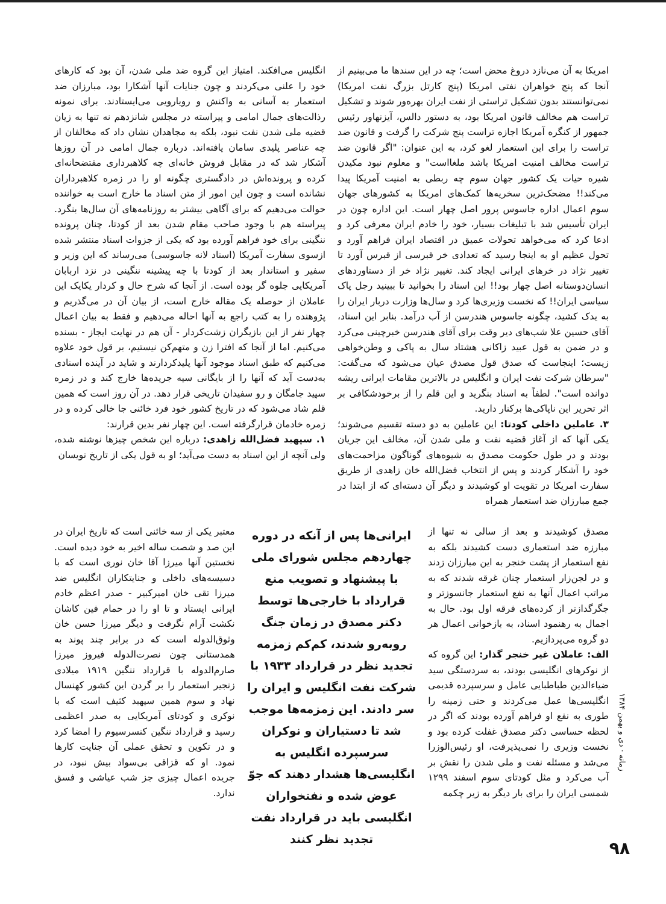امریکا به آن می‌نازد دروغ محض است؛ چه در این سندها ما می‌بینیم از آنجا که پنج خواهران نفتی امریکا (پنج کارتل بزرگ نفت امریکا) نمی‌توانستند بدون تشکیل تراستی از نفت ایران بهره‌ور شوند و تشکیل تراست هم مخالف قانون امریکا بود، به دستور دالس، آیزنهاور رئیس جمهور از کنگره آمریکا اجازه تراست پنج شرکت را گرفت و قانون ضد تراست را برای این استعمار لغو کرد، به این عنوان: "اگر قانون ضد تراست مخالف امنیت امریکا باشد ملغااست" و معلوم نبود مکیدن شیره حیات یک کشور جهان سوم چه ربطی به امنیت آمریکا پیدا می‌کند!! مضحک‌ترین سخریه‌ها کمک‌های امریکا به کشورهای جهان سوم اعمال اداره جاسوس پرور اصل چهار است. این اداره چون در ایران تأسیس شد با تبلیغات بسیار، خود را خادم ایران معرفی کرد و ادعا کرد که می‌خواهد تحولات عمیق در اقتصاد ایران فراهم آورد و تحول عظیم او به اینجا رسید که تعدادی خر قبرسی از قبرس آورد تا تغییر نژاد در خرهای ایرانی ایجاد کند. تغییر نژاد خر از دستاوردهای انسان‌دوستانه اصل چهار بود!! این اسناد را بخوانید تا ببینید رجل پاک سیاسی ایران!! که نخست وزیری‌ها کرد و سال‌ها وزارت دربار ایران را به یدک کشید، چگونه جاسوس هندرسن از آب درآمد. بنابر این اسناد، آقای حسین علا شب‌های دیر وقت برای آقای هندرسن خبرچینی می‌کرد و در ضمن به قول عبید زاکانی هشتاد سال به پاکی و وطن‌خواهی زیست؛ اینجاست که صدق قول مصدق عیان می‌شود که می‌گفت: "سرطان شرکت نفت ایران و انگلیس در بالاترین مقامات ایرانی ریشه دوانده است". لطفاً به اسناد بنگرید و این قلم را از برخودشکافی بر اثر تحریر این ناپاکی‌ها برکنار دارید.
۳. عاملین داخلی کودتا: این عاملین به دو دسته تقسیم می‌شوند؛ یکی آنها که از آغاز قضیه نفت و ملی شدن آن، مخالف این جریان بودند و در طول حکومت مصدق به شیوه‌های گوناگون مزاحمت‌های خود را آشکار کردند و پس از انتخاب فضل‌الله خان زاهدی از طریق سفارت امریکا در تقویت او کوشیدند و دیگر آن دسته‌ای که از ابتدا در جمع مبارزان ضد استعمار همراه
انگلیس می‌افکند. امتیاز این گروه ضد ملی شدن، آن بود که کارهای خود را علنی می‌کردند و چون جنایات آنها آشکارا بود، مبارزان ضد استعمار به آسانی به واکنش و رویارویی می‌ایستادند. برای نمونه رذالت‌های جمال امامی و پیراسته در مجلس شانزدهم نه تنها به زیان قضیه ملی شدن نفت نبود، بلکه به مجاهدان نشان داد که مخالفان از چه عناصر پلیدی سامان یافته‌اند. درباره جمال امامی در آن روزها آشکار شد که در مقابل فروش خانه‌ای چه کلاهبرداری مفتضحانه‌ای کرده و پرونده‌اش در دادگستری چگونه او را در زمره کلاهبرداران نشانده است و چون این امور از متن اسناد ما خارج است به خواننده حوالت می‌دهیم که برای آگاهی بیشتر به روزنامه‌های آن سال‌ها بنگرد. پیراسته هم با وجود صاحب مقام شدن بعد از کودتا، چنان پرونده ننگینی برای خود فراهم آورده بود که یکی از جزوات اسناد منتشر شده ازسوی سفارت آمریکا (اسناد لانه جاسوسی) می‌رساند که این وزیر و سفیر و استاندار بعد از کودتا با چه پیشینه ننگینی در نزد اربابان آمریکایی جلوه گر بوده است. از آنجا که شرح حال و کردار یکایک این عاملان از حوصله یک مقاله خارج است، از بیان آن در می‌گذریم و پژوهنده را به کتب راجع به آنها احاله می‌دهیم و فقط به بیان اعمال چهار نفر از این بازیگران زشت‌کردار - آن هم در نهایت ایجاز - بسنده می‌کنیم. اما از آنجا که افترا زن و متهم‌کن نیستیم، بر قول خود علاوه می‌کنیم که طبق اسناد موجود آنها پلیدکردارند و شاید در آینده اسنادی به‌دست آید که آنها را از بایگانی سیه جریده‌ها خارج کند و در زمره سپید جامگان و رو سفیدان تاریخی قرار دهد. در آن روز است که همین قلم شاد می‌شود که در تاریخ کشور خود فرد خائنی جا خالی کرده و در زمره خادمان قرارگرفته است. این چهار نفر بدین قرارند:
۱. سپهبد فضل‌الله زاهدی: درباره این شخص چیزها نوشته شده، ولی آنچه از این اسناد به دست می‌آید؛ او به قول یکی از تاریخ نویسان
مصدق کوشیدند و بعد از سالی نه تنها از مبارزه ضد استعماری دست کشیدند بلکه به نفع استعمار از پشت خنجر به این مبارزان زدند و در لجن‌زار استعمار چنان غرقه شدند که به مراتب اعمال آنها به نفع استعمار جانسوزتر و جگرگدازتر از کرده‌های فرقه اول بود. حال به اجمال به رهنمود اسناد، به بازخوانی اعمال هر دو گروه می‌پردازیم.
الف: عاملان غیر خنجر گذار: این گروه که از نوکرهای انگلیسی بودند، به سردستگی سید ضیاءالدین طباطبایی عامل و سرسپرده قدیمی انگلیسی‌ها عمل می‌کردند و حتی زمینه را طوری به نفع او فراهم آورده بودند که اگر در لحظه حساسی دکتر مصدق غفلت کرده بود و نخست وزیری را نمی‌پذیرفت، او رئیس‌الوزرا می‌شد و مسئله نفت و ملی شدن را نقش بر آب می‌کرد و مثل کودتای سوم اسفند ۱۲۹۹ شمسی ایران را برای بار دیگر به زیر چکمه
ایرانی‌ها پس از آنکه در دوره چهاردهم مجلس شورای ملی با پیشنهاد و تصویب منع قرارداد با خارجی‌ها توسط دکتر مصدق در زمان جنگ روبه‌رو شدند، کم‌کم زمزمه تجدید نظر در قرارداد ۱۹۳۳ با شرکت نفت انگلیس و ایران را سر دادند. این زمزمه‌ها موجب شد تا دستیاران و نوکران سرسپرده انگلیس به انگلیسی‌ها هشدار دهند که جوّ عوض شده و نفتخواران انگلیسی باید در قرارداد نفت تجدید نظر کنند
معتبر یکی از سه خائنی است که تاریخ ایران در این صد و شصت ساله اخیر به خود دیده است. نخستین آنها میرزا آقا خان نوری است که با دسیسه‌های داخلی و جنایتکاران انگلیس ضد میرزا تقی خان امیرکبیر - صدر اعظم خادم ایرانی ایستاد و تا او را در حمام فین کاشان نکشت آرام نگرفت و دیگر میرزا حسن خان وثوق‌الدوله است که در برابر چند پوند به همدستانی چون نصرت‌الدوله فیروز میرزا صارم‌الدوله با قرارداد ننگین ۱۹۱۹ میلادی زنجیر استعمار را بر گردن این کشور کهنسال نهاد و سوم همین سپهبد کثیف است که با نوکری و کودتای آمریکایی به صدر اعظمی رسید و قرارداد ننگین کنسرسیوم را امضا کرد و در تکوین و تحقق عملی آن جنایت کارها نمود. او که قزاقی بی‌سواد بیش نبود، در جریده اعمال چیزی جز شب عیاشی و فسق ندارد.
زمانه · دی و بهمن ۱۳۸۴
۹۸